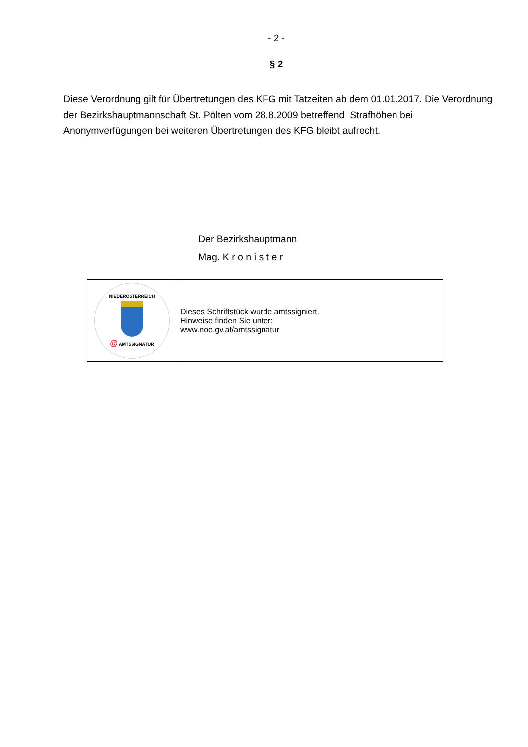- 2 -
§ 2
Diese Verordnung gilt für Übertretungen des KFG mit Tatzeiten ab dem 01.01.2017. Die Verordnung der Bezirkshauptmannschaft St. Pölten vom 28.8.2009 betreffend Strafhöhen bei Anonymverfügungen bei weiteren Übertretungen des KFG bleibt aufrecht.
Der Bezirkshauptmann
Mag. K r o n i s t e r
| NIEDERÖSTERREICH @ AMTSSIGNATUR | Dieses Schriftstück wurde amtssigniert. Hinweise finden Sie unter: www.noe.gv.at/amtssignatur |